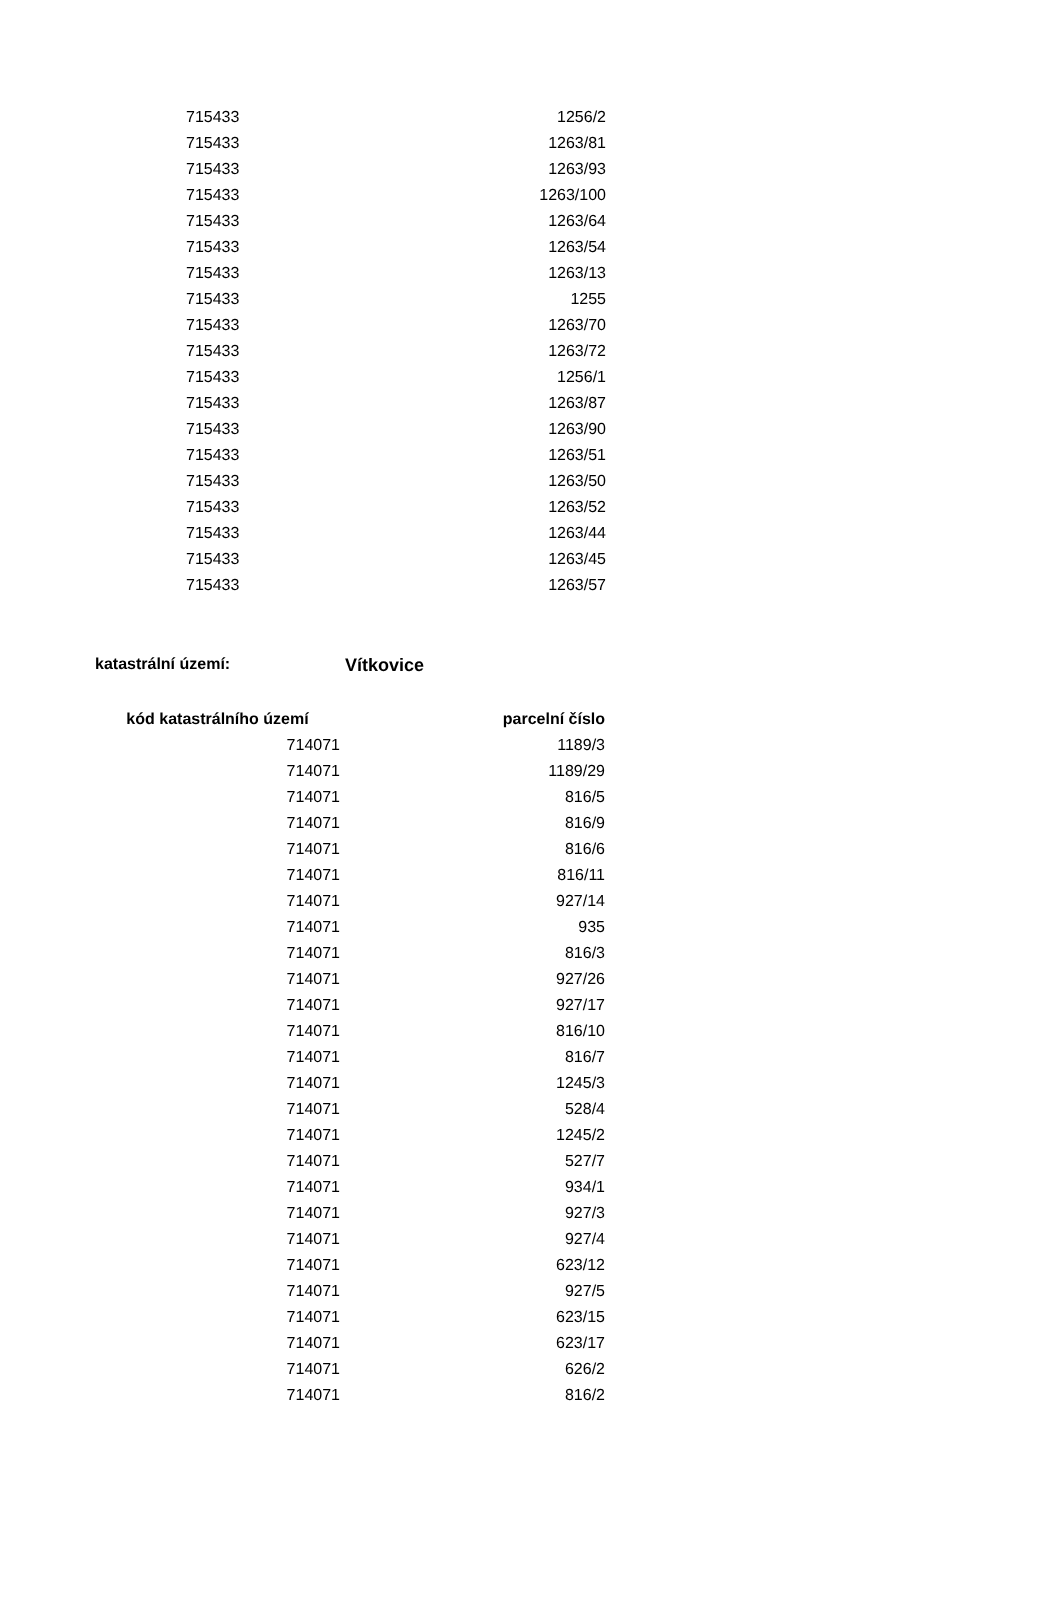| 715433 | 1256/2 |
| 715433 | 1263/81 |
| 715433 | 1263/93 |
| 715433 | 1263/100 |
| 715433 | 1263/64 |
| 715433 | 1263/54 |
| 715433 | 1263/13 |
| 715433 | 1255 |
| 715433 | 1263/70 |
| 715433 | 1263/72 |
| 715433 | 1256/1 |
| 715433 | 1263/87 |
| 715433 | 1263/90 |
| 715433 | 1263/51 |
| 715433 | 1263/50 |
| 715433 | 1263/52 |
| 715433 | 1263/44 |
| 715433 | 1263/45 |
| 715433 | 1263/57 |
katastrální území: Vítkovice
| kód katastrálního území | parcelní číslo |
| --- | --- |
| 714071 | 1189/3 |
| 714071 | 1189/29 |
| 714071 | 816/5 |
| 714071 | 816/9 |
| 714071 | 816/6 |
| 714071 | 816/11 |
| 714071 | 927/14 |
| 714071 | 935 |
| 714071 | 816/3 |
| 714071 | 927/26 |
| 714071 | 927/17 |
| 714071 | 816/10 |
| 714071 | 816/7 |
| 714071 | 1245/3 |
| 714071 | 528/4 |
| 714071 | 1245/2 |
| 714071 | 527/7 |
| 714071 | 934/1 |
| 714071 | 927/3 |
| 714071 | 927/4 |
| 714071 | 623/12 |
| 714071 | 927/5 |
| 714071 | 623/15 |
| 714071 | 623/17 |
| 714071 | 626/2 |
| 714071 | 816/2 |